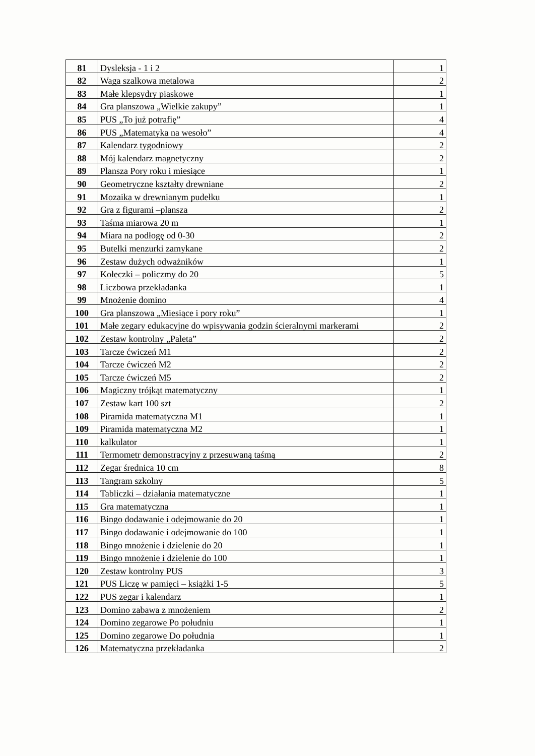| 81 | Dysleksja - 1 i 2 | 1 |
| 82 | Waga szalkowa metalowa | 2 |
| 83 | Małe klepsydry piaskowe | 1 |
| 84 | Gra planszowa „Wielkie zakupy” | 1 |
| 85 | PUS „To już potrafię” | 4 |
| 86 | PUS „Matematyka na wesoło” | 4 |
| 87 | Kalendarz tygodniowy | 2 |
| 88 | Mój kalendarz magnetyczny | 2 |
| 89 | Plansza Pory roku i miesiące | 1 |
| 90 | Geometryczne kształty drewniane | 2 |
| 91 | Mozaika w drewnianym pudełku | 1 |
| 92 | Gra z figurami –plansza | 2 |
| 93 | Taśma miarowa 20 m | 1 |
| 94 | Miara na podłogę od 0-30 | 2 |
| 95 | Butelki menzurki zamykane | 2 |
| 96 | Zestaw dużych odważników | 1 |
| 97 | Kołeczki – policzmy do 20 | 5 |
| 98 | Liczbowa przekładanka | 1 |
| 99 | Mnożenie domino | 4 |
| 100 | Gra planszowa „Miesiące i pory roku” | 1 |
| 101 | Małe zegary edukacyjne do wpisywania godzin ścieralnymi markerami | 2 |
| 102 | Zestaw kontrolny „Paleta” | 2 |
| 103 | Tarcze ćwiczeń M1 | 2 |
| 104 | Tarcze ćwiczeń M2 | 2 |
| 105 | Tarcze ćwiczeń M5 | 2 |
| 106 | Magiczny trójkąt matematyczny | 1 |
| 107 | Zestaw kart 100 szt | 2 |
| 108 | Piramida matematyczna M1 | 1 |
| 109 | Piramida matematyczna M2 | 1 |
| 110 | kalkulator | 1 |
| 111 | Termometr demonstracyjny z przesuwaną taśmą | 2 |
| 112 | Zegar średnica 10 cm | 8 |
| 113 | Tangram szkolny | 5 |
| 114 | Tabliczki – działania matematyczne | 1 |
| 115 | Gra matematyczna | 1 |
| 116 | Bingo dodawanie i odejmowanie do 20 | 1 |
| 117 | Bingo dodawanie i odejmowanie do 100 | 1 |
| 118 | Bingo mnożenie i dzielenie do 20 | 1 |
| 119 | Bingo mnożenie i dzielenie do 100 | 1 |
| 120 | Zestaw kontrolny PUS | 3 |
| 121 | PUS Liczę w pamięci – książki 1-5 | 5 |
| 122 | PUS zegar i kalendarz | 1 |
| 123 | Domino zabawa z mnożeniem | 2 |
| 124 | Domino zegarowe Po południu | 1 |
| 125 | Domino zegarowe Do południa | 1 |
| 126 | Matematyczna przekładanka | 2 |